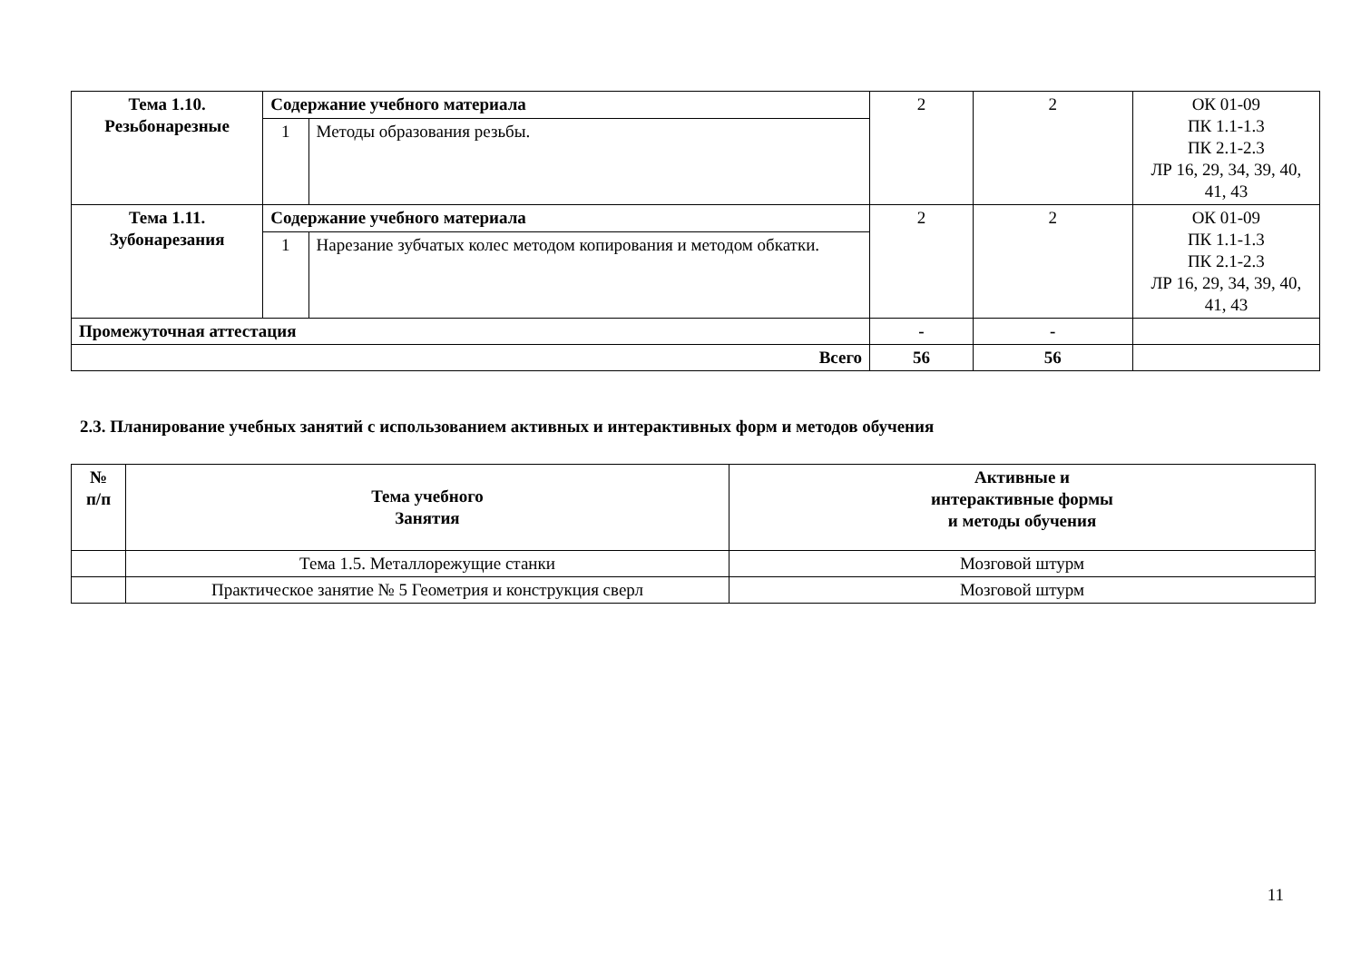| Тема 1.10. Резьбонарезные | Содержание учебного материала | | 2 | 2 | ОК 01-09 ПК 1.1-1.3 ПК 2.1-2.3 ЛР 16, 29, 34, 39, 40, 41, 43 |
| | 1 | Методы образования резьбы. | | | |
| Тема 1.11. Зубонарезания | Содержание учебного материала | | 2 | 2 | ОК 01-09 ПК 1.1-1.3 ПК 2.1-2.3 ЛР 16, 29, 34, 39, 40, 41, 43 |
| | 1 | Нарезание зубчатых колес методом копирования и методом обкатки. | | | |
| Промежуточная аттестация | | | - | - | |
| Всего | | | 56 | 56 | |
2.3. Планирование учебных занятий с использованием активных и интерактивных форм и методов обучения
| № п/п | Тема учебного Занятия | Активные и интерактивные формы и методы обучения |
| --- | --- | --- |
| | Тема 1.5. Металлорежущие станки | Мозговой штурм |
| | Практическое занятие № 5 Геометрия и конструкция сверл | Мозговой штурм |
11